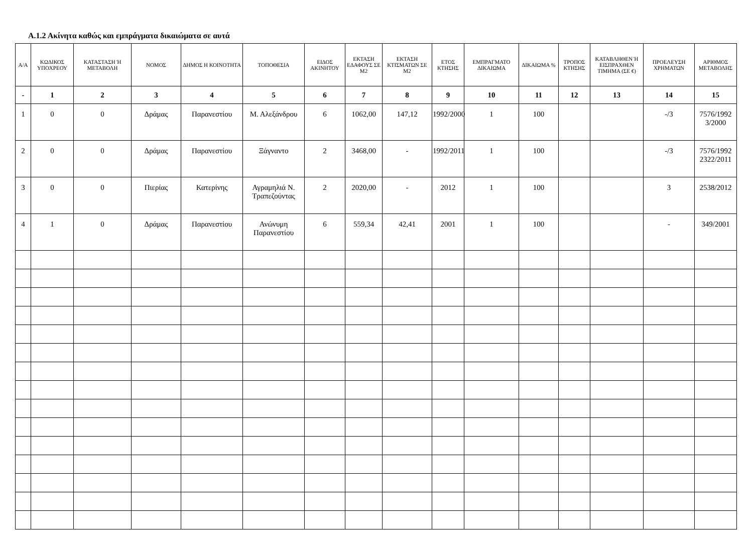Α.1.2 Ακίνητα καθώς και εμπράγματα δικαιώματα σε αυτά
| Α/Α | ΚΩΔΙΚΟΣ ΥΠΟΧΡΕΟΥ | ΚΑΤΑΣΤΑΣΗ Ή ΜΕΤΑΒΟΛΗ | ΝΟΜΟΣ | ΔΗΜΟΣ Η ΚΟΙΝΟΤΗΤΑ | ΤΟΠΟΘΕΣΙΑ | ΕΙΔΟΣ ΑΚΙΝΗΤΟΥ | ΕΚΤΑΣΗ ΕΔΑΦΟΥΣ ΣΕ Μ2 | ΕΚΤΑΣΗ ΚΤΙΣΜΑΤΩΝ ΣΕ Μ2 | ΕΤΟΣ ΚΤΗΣΗΣ | ΕΜΠΡΑΓΜΑΤΟ ΔΙΚΑΙΩΜΑ | ΔΙΚΑΙΩΜΑ % | ΤΡΟΠΟΣ ΚΤΗΣΗΣ | ΚΑΤΑΒΛΗΘΕΝ Ή ΕΙΣΠΡΑΧΘΕΝ ΤΙΜΗΜΑ (ΣΕ €) | ΠΡΟΕΛΕΥΣΗ ΧΡΗΜΑΤΩΝ | ΑΡΙΘΜΟΣ ΜΕΤΑΒΟΛΗΣ |
| --- | --- | --- | --- | --- | --- | --- | --- | --- | --- | --- | --- | --- | --- | --- | --- |
| - | 1 | 2 | 3 | 4 | 5 | 6 | 7 | 8 | 9 | 10 | 11 | 12 | 13 | 14 | 15 |
| 1 | 0 | 0 | Δράμας | Παρανεστίου | Μ. Αλεξάνδρου | 6 | 1062,00 | 147,12 | 1992/2000 | 1 | 100 | | | -/3 | 7576/1992 3/2000 |
| 2 | 0 | 0 | Δράμας | Παρανεστίου | Ξάγναντο | 2 | 3468,00 | - | 1992/2011 | 1 | 100 | | | -/3 | 7576/1992 2322/2011 |
| 3 | 0 | 0 | Πιερίας | Κατερίνης | Αγραμηλιά Ν. Τραπεζούντας | 2 | 2020,00 | - | 2012 | 1 | 100 | | | 3 | 2538/2012 |
| 4 | 1 | 0 | Δράμας | Παρανεστίου | Ανώνυμη Παρανεστίου | 6 | 559,34 | 42,41 | 2001 | 1 | 100 | | | - | 349/2001 |